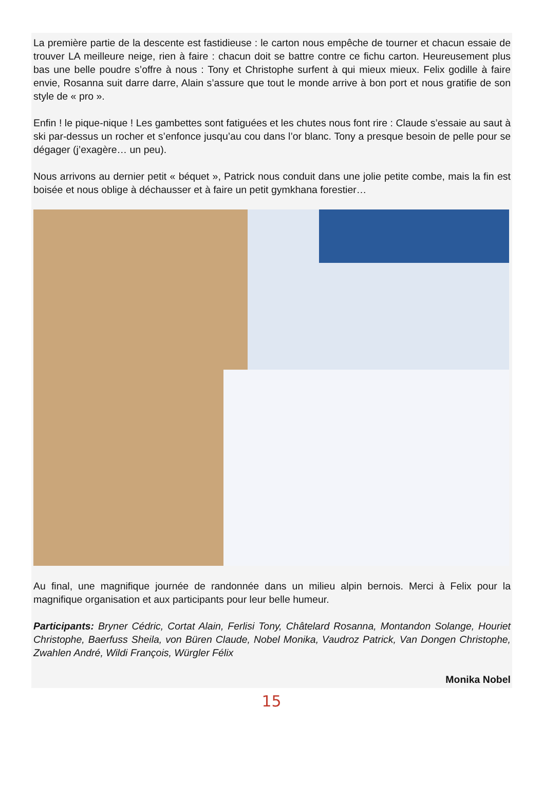La première partie de la descente est fastidieuse : le carton nous empêche de tourner et chacun essaie de trouver LA meilleure neige, rien à faire : chacun doit se battre contre ce fichu carton. Heureusement plus bas une belle poudre s’offre à nous : Tony et Christophe surfent à qui mieux mieux. Felix godille à faire envie, Rosanna suit darre darre, Alain s’assure que tout le monde arrive à bon port et nous gratifie de son style de « pro ».
Enfin ! le pique-nique ! Les gambettes sont fatiguées et les chutes nous font rire : Claude s’essaie au saut à ski par-dessus un rocher et s’enfonce jusqu’au cou dans l’or blanc. Tony a presque besoin de pelle pour se dégager (j’exagère… un peu).
Nous arrivons au dernier petit « béquet », Patrick nous conduit dans une jolie petite combe, mais la fin est boisée et nous oblige à déchausser et à faire un petit gymkhana forestier…
Au final, une magnifique journée de randonnée dans un milieu alpin bernois. Merci à Felix pour la magnifique organisation et aux participants pour leur belle humeur.
Participants: Bryner Cédric, Cortat Alain, Ferlisi Tony, Châtelard Rosanna, Montandon Solange, Houriet Christophe, Baerfuss Sheila, von Büren Claude, Nobel Monika, Vaudroz Patrick, Van Dongen Christophe, Zwahlen André, Wildi François, Würgler Félix
Monika Nobel
15